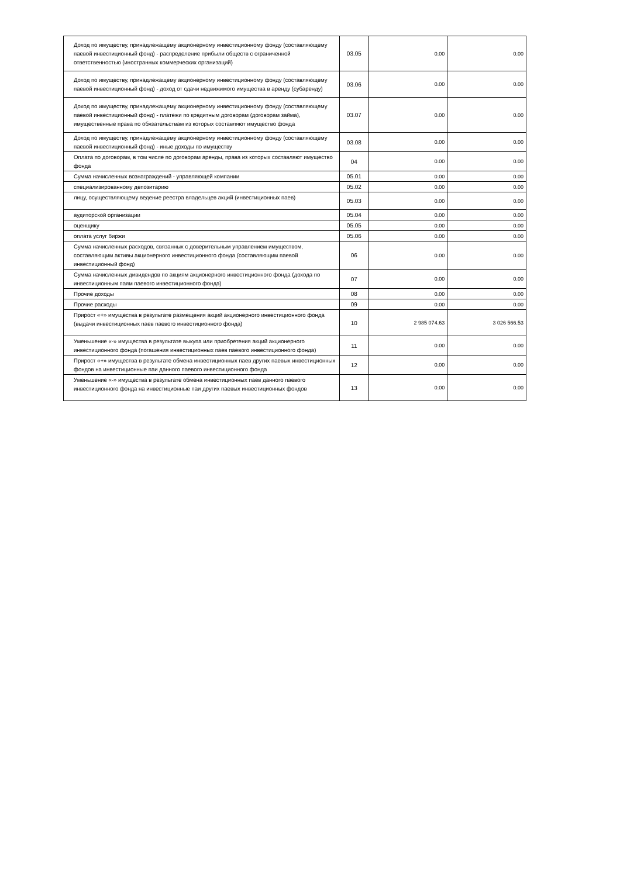| Доход по имуществу, принадлежащему акционерному инвестиционному фонду (составляющему паевой инвестиционный фонд) - распределение прибыли обществ с ограниченной ответственностью (иностранных коммерческих организаций) | 03.05 | 0.00 | 0.00 |
| Доход по имуществу, принадлежащему акционерному инвестиционному фонду (составляющему паевой инвестиционный фонд) - доход от сдачи недвижимого имущества в аренду (субаренду) | 03.06 | 0.00 | 0.00 |
| Доход по имуществу, принадлежащему акционерному инвестиционному фонду (составляющему паевой инвестиционный фонд) - платежи по кредитным договорам (договорам займа), имущественные права по обязательствам из которых составляют имущество фонда | 03.07 | 0.00 | 0.00 |
| Доход по имуществу, принадлежащему акционерному инвестиционному фонду (составляющему паевой инвестиционный фонд) - иные доходы по имуществу | 03.08 | 0.00 | 0.00 |
| Оплата по договорам, в том числе по договорам аренды, права из которых составляют имущество фонда | 04 | 0.00 | 0.00 |
| Сумма начисленных вознаграждений - управляющей компании | 05.01 | 0.00 | 0.00 |
| специализированному депозитарию | 05.02 | 0.00 | 0.00 |
| лицу, осуществляющему ведение реестра владельцев акций (инвестиционных паев) | 05.03 | 0.00 | 0.00 |
| аудиторской организации | 05.04 | 0.00 | 0.00 |
| оценщику | 05.05 | 0.00 | 0.00 |
| оплата услуг биржи | 05.06 | 0.00 | 0.00 |
| Сумма начисленных расходов, связанных с доверительным управлением имуществом, составляющим активы акционерного инвестиционного фонда (составляющим паевой инвестиционный фонд) | 06 | 0.00 | 0.00 |
| Сумма начисленных дивидендов по акциям акционерного инвестиционного фонда (дохода по инвестиционным паям паевого инвестиционного фонда) | 07 | 0.00 | 0.00 |
| Прочие доходы | 08 | 0.00 | 0.00 |
| Прочие расходы | 09 | 0.00 | 0.00 |
| Прирост «+» имущества в результате размещения акций акционерного инвестиционного фонда (выдачи инвестиционных паев паевого инвестиционного фонда) | 10 | 2 985 074.63 | 3 026 566.53 |
| Уменьшение «-» имущества в результате выкупа или приобретения акций акционерного инвестиционного фонда (погашения инвестиционных паев паевого инвестиционного фонда) | 11 | 0.00 | 0.00 |
| Прирост «+» имущества в результате обмена инвестиционных паев других паевых инвестиционных фондов на инвестиционные паи данного паевого инвестиционного фонда | 12 | 0.00 | 0.00 |
| Уменьшение «-» имущества в результате обмена инвестиционных паев данного паевого инвестиционного фонда на инвестиционные паи других паевых инвестиционных фондов | 13 | 0.00 | 0.00 |